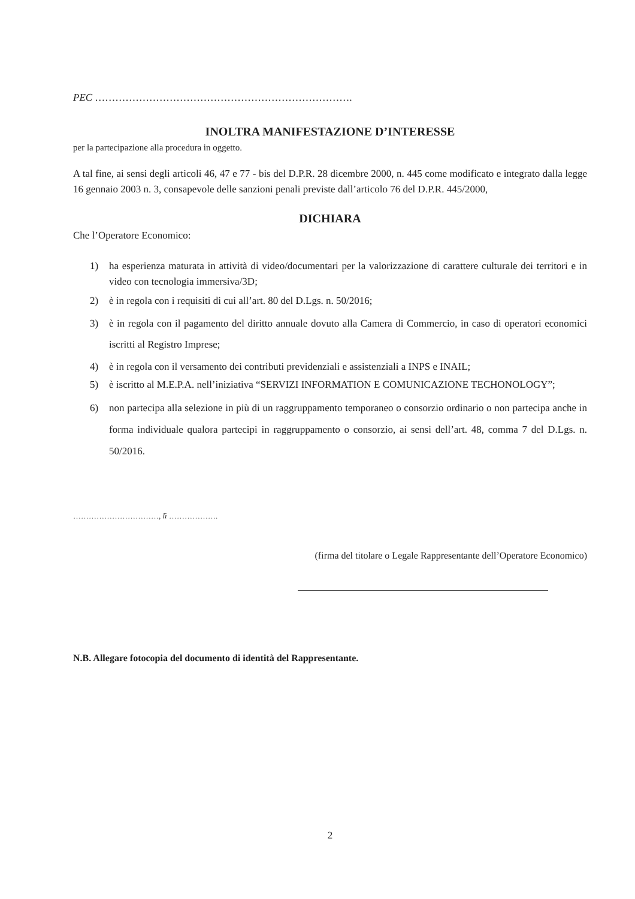PEC ………………………………………………………………….
INOLTRA MANIFESTAZIONE D’INTERESSE
per la partecipazione alla procedura in oggetto.
A tal fine, ai sensi degli articoli 46, 47 e 77 - bis del D.P.R. 28 dicembre 2000, n. 445 come modificato e integrato dalla legge 16 gennaio 2003 n. 3, consapevole delle sanzioni penali previste dall’articolo 76 del D.P.R. 445/2000,
DICHIARA
Che l’Operatore Economico:
1) ha esperienza maturata in attività di video/documentari per la valorizzazione di carattere culturale dei territori e in video con tecnologia immersiva/3D;
2) è in regola con i requisiti di cui all’art. 80 del D.Lgs. n. 50/2016;
3) è in regola con il pagamento del diritto annuale dovuto alla Camera di Commercio, in caso di operatori economici iscritti al Registro Imprese;
4) è in regola con il versamento dei contributi previdenziali e assistenziali a INPS e INAIL;
5) è iscritto al M.E.P.A. nell’iniziativa “SERVIZI INFORMATION E COMUNICAZIONE TECHONOLOGY”;
6) non partecipa alla selezione in più di un raggruppamento temporaneo o consorzio ordinario o non partecipa anche in forma individuale qualora partecipi in raggruppamento o consorzio, ai sensi dell’art. 48, comma 7 del D.Lgs. n. 50/2016.
……………………………, lì ……………….
(firma del titolare o Legale Rappresentante dell’Operatore Economico)
N.B. Allegare fotocopia del documento di identità del Rappresentante.
2